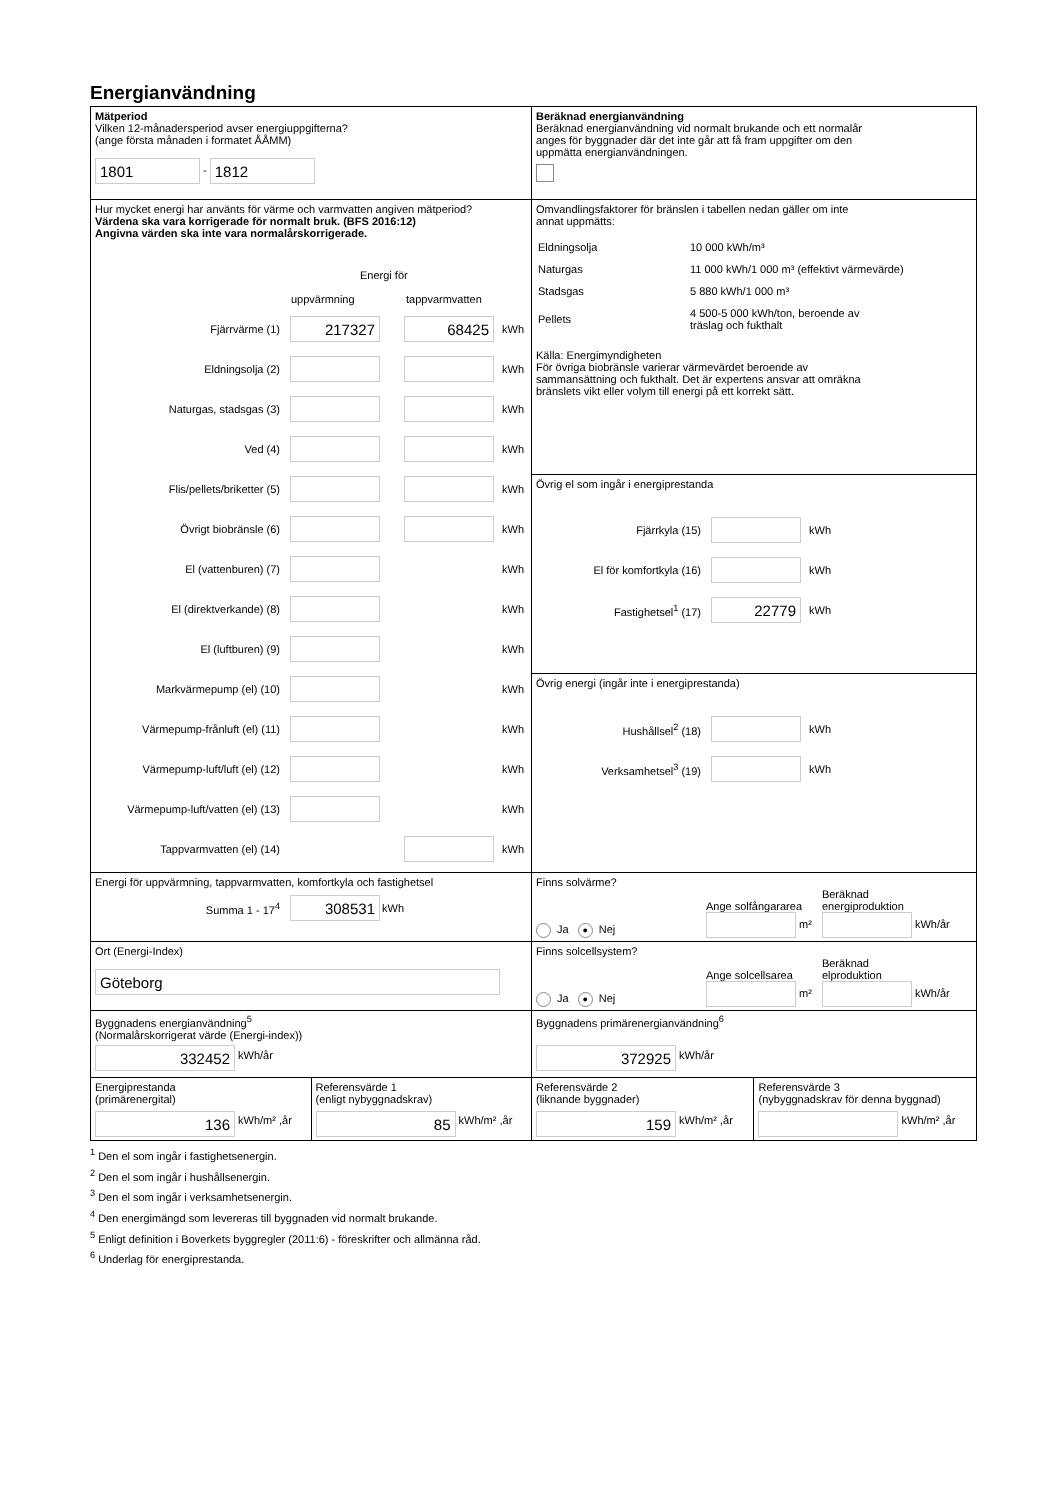Energianvändning
| Mätperiod Vilken 12-månadersperiod avser energiuppgifterna? (ange första månaden i formatet ÅÅMM) 1801 - 1812 | Beräknad energianvändning Beräknad energianvändning vid normalt brukande och ett normalår anges för byggnader där det inte går att få fram uppgifter om den uppmätta energianvändningen. | |
| Hur mycket energi har använts för värme och varmvatten angiven mätperiod? Värdena ska vara korrigerade för normalt bruk. (BFS 2016:12) Angivna värden ska inte vara normalårskorrigerade. Energi för uppvärmning tappvarmvatten Fjärrvärme (1) 217327 68425 kWh Eldningsolja (2) kWh Naturgas, stadsgas (3) kWh Ved (4) kWh Flis/pellets/briketter (5) kWh Övrigt biobränsle (6) kWh El (vattenburen) (7) kWh El (direktverkande) (8) kWh El (luftburen) (9) kWh Markvärmepump (el) (10) kWh Värmepump-frånluft (el) (11) kWh Värmepump-luft/luft (el) (12) kWh Värmepump-luft/vatten (el) (13) kWh Tappvarmvatten (el) (14) kWh | Omvandlingsfaktorer för bränslen i tabellen nedan gäller om inte annat uppmätts: / Eldningsolja / 10 000 kWh/m³ / / Naturgas / 11 000 kWh/1 000 m³ (effektivt värmevärde) / / Stadsgas / 5 880 kWh/1 000 m³ / / Pellets / 4 500-5 000 kWh/ton, beroende av träslag och fukthalt / Källa: Energimyndigheten För övriga biobränsle varierar värmevärdet beroende av sammansättning och fukthalt. Det är expertens ansvar att omräkna bränslets vikt eller volym till energi på ett korrekt sätt. | |
| | Övrig el som ingår i energiprestanda Fjärrkyla (15) kWh El för komfortkyla (16) kWh Fastighetsel<sup>1</sup> (17) 22779 kWh | |
| | Övrig energi (ingår inte i energiprestanda) Hushållsel<sup>2</sup> (18) kWh Verksamhetsel<sup>3</sup> (19) kWh | |
| Energi för uppvärmning, tappvarmvatten, komfortkyla och fastighetsel Summa 1 - 17<sup>4</sup> 308531 kWh | Finns solvärme? Ja ● Nej Ange solfångararea m² Beräknad energiproduktion kWh/år | |
| Ort (Energi-Index) Göteborg | Finns solcellsystem? Ja ● Nej Ange solcellsarea m² Beräknad elproduktion kWh/år | |
| Byggnadens energianvändning<sup>5</sup> (Normalårskorrigerat värde (Energi-index)) 332452 kWh/år | Byggnadens primärenergianvändning<sup>6</sup> 372925 kWh/år | |
| / Energiprestanda (primärenergital) 136 kWh/m² ,år / Referensvärde 1 (enligt nybyggnadskrav) 85 kWh/m² ,år / | Referensvärde 2 (liknande byggnader) 159 kWh/m² ,år | Referensvärde 3 (nybyggnadskrav för denna byggnad) kWh/m² ,år |
<sup>1</sup> Den el som ingår i fastighetsenergin.
<sup>2</sup> Den el som ingår i hushållsenergin.
<sup>3</sup> Den el som ingår i verksamhetsenergin.
<sup>4</sup> Den energimängd som levereras till byggnaden vid normalt brukande.
<sup>5</sup> Enligt definition i Boverkets byggregler (2011:6) - föreskrifter och allmänna råd.
<sup>6</sup> Underlag för energiprestanda.